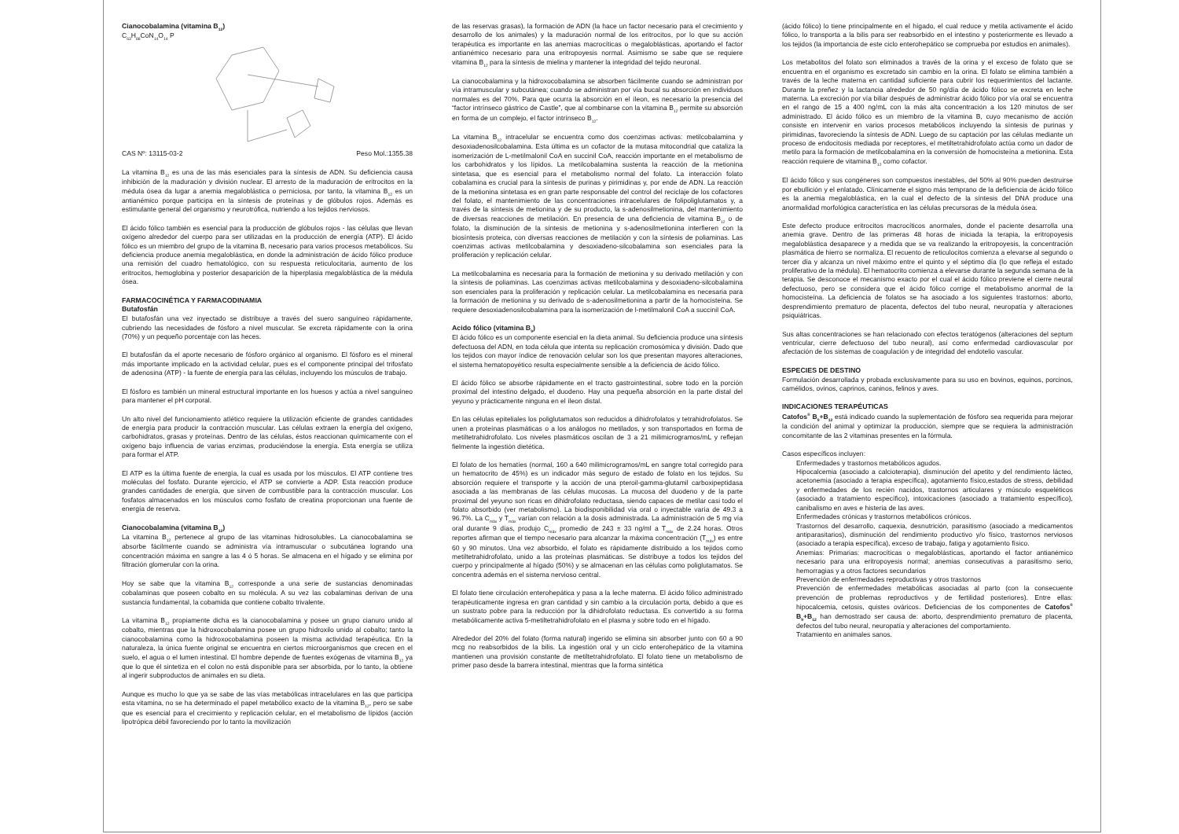Cianocobalamina (vitamina B<sub>12</sub>)
C<sub>63</sub>H<sub>88</sub>CoN<sub>14</sub>O<sub>14</sub> P
CAS Nº: 13115-03-2 Peso Mol.:1355.38
La vitamina B<sub>12</sub> es una de las más esenciales para la síntesis de ADN. Su deficiencia causa inhibición de la maduración y división nuclear. El arresto de la maduración de eritrocitos en la médula ósea da lugar a anemia megaloblástica o perniciosa, por tanto, la vitamina B<sub>12</sub> es un antianémico porque participa en la síntesis de proteínas y de glóbulos rojos. Además es estimulante general del organismo y neurotrófica, nutriendo a los tejidos nerviosos.
El ácido fólico también es esencial para la producción de glóbulos rojos - las células que llevan oxígeno alrededor del cuerpo para ser utilizadas en la producción de energía (ATP). El ácido fólico es un miembro del grupo de la vitamina B, necesario para varios procesos metabólicos. Su deficiencia produce anemia megaloblástica, en donde la administración de ácido fólico produce una remisión del cuadro hematológico, con su respuesta reticulocitaria, aumento de los eritrocitos, hemoglobina y posterior desaparición de la hiperplasia megaloblástica de la médula ósea.
FARMACOCINÉTICA Y FARMACODINAMIA
Butafosfán
El butafosfán una vez inyectado se distribuye a través del suero sanguíneo rápidamente, cubriendo las necesidades de fósforo a nivel muscular. Se excreta rápidamente con la orina (70%) y un pequeño porcentaje con las heces.
El butafosfán da el aporte necesario de fósforo orgánico al organismo. El fósforo es el mineral más importante implicado en la actividad celular, pues es el componente principal del trifosfato de adenosina (ATP) - la fuente de energía para las células, incluyendo los músculos de trabajo.
El fósforo es también un mineral estructural importante en los huesos y actúa a nivel sanguíneo para mantener el pH corporal.
Un alto nivel del funcionamiento atlético requiere la utilización eficiente de grandes cantidades de energía para producir la contracción muscular. Las células extraen la energía del oxígeno, carbohidratos, grasas y proteínas. Dentro de las células, éstos reaccionan químicamente con el oxígeno bajo influencia de varias enzimas, produciéndose la energía. Esta energía se utiliza para formar el ATP.
El ATP es la última fuente de energía, la cual es usada por los músculos. El ATP contiene tres moléculas del fosfato. Durante ejercicio, el ATP se convierte a ADP. Esta reacción produce grandes cantidades de energía, que sirven de combustible para la contracción muscular. Los fosfatos almacenados en los músculos como fosfato de creatina proporcionan una fuente de energía de reserva.
Cianocobalamina (vitamina B<sub>12</sub>)
La vitamina B<sub>12</sub> pertenece al grupo de las vitaminas hidrosolubles. La cianocobalamina se absorbe fácilmente cuando se administra vía intramuscular o subcutánea logrando una concentración máxima en sangre a las 4 ó 5 horas. Se almacena en el hígado y se elimina por filtración glomerular con la orina.
Hoy se sabe que la vitamina B<sub>12</sub> corresponde a una serie de sustancias denominadas cobalaminas que poseen cobalto en su molécula. A su vez las cobalaminas derivan de una sustancia fundamental, la cobamida que contiene cobalto trivalente.
La vitamina B<sub>12</sub> propiamente dicha es la cianocobalamina y posee un grupo cianuro unido al cobalto, mientras que la hidroxocobalamina posee un grupo hidroxilo unido al cobalto; tanto la cianocobalamina como la hidroxocobalamina poseen la misma actividad terapéutica. En la naturaleza, la única fuente original se encuentra en ciertos microorganismos que crecen en el suelo, el agua o el lumen intestinal. El hombre depende de fuentes exógenas de vitamina B<sub>12</sub> ya que lo que él sintetiza en el colon no está disponible para ser absorbida, por lo tanto, la obtiene al ingerir subproductos de animales en su dieta.
Aunque es mucho lo que ya se sabe de las vías metabólicas intracelulares en las que participa esta vitamina, no se ha determinado el papel metabólico exacto de la vitamina B<sub>12</sub>, pero se sabe que es esencial para el crecimiento y replicación celular, en el metabolismo de lípidos (acción lipotrópica débil favoreciendo por lo tanto la movilización
de las reservas grasas), la formación de ADN (la hace un factor necesario para el crecimiento y desarrollo de los animales) y la maduración normal de los eritrocitos, por lo que su acción terapéutica es importante en las anemias macrocíticas o megaloblásticas, aportando el factor antianémico necesario para una eritropoyesis normal. Asimismo se sabe que se requiere vitamina B<sub>12</sub> para la síntesis de mielina y mantener la integridad del tejido neuronal.
La cianocobalamina y la hidroxocobalamina se absorben fácilmente cuando se administran por vía intramuscular y subcutánea; cuando se administran por vía bucal su absorción en individuos normales es del 70%. Para que ocurra la absorción en el íleon, es necesario la presencia del “factor intrínseco gástrico de Castle”, que al combinarse con la vitamina B<sub>12</sub> permite su absorción en forma de un complejo, el factor intrínseco B<sub>12</sub>.
La vitamina B<sub>12</sub> intracelular se encuentra como dos coenzimas activas: metilcobalamina y desoxiadenosilcobalamina. Esta última es un cofactor de la mutasa mitocondrial que cataliza la isomerización de L-metilmalonil CoA en succinil CoA, reacción importante en el metabolismo de los carbohidratos y los lípidos. La metilcobalamina sustenta la reacción de la metionina sintetasa, que es esencial para el metabolismo normal del folato. La interacción folato cobalamina es crucial para la síntesis de purinas y pirimidinas y, por ende de ADN. La reacción de la metionina sintetasa es en gran parte responsable del control del reciclaje de los cofactores del folato, el mantenimiento de las concentraciones intracelulares de folipoliglutamatos y, a través de la síntesis de metionina y de su producto, la s-adenosilmetionina, del mantenimiento de diversas reacciones de metilación. En presencia de una deficiencia de vitamina B<sub>12</sub> o de folato, la disminución de la síntesis de metionina y s-adenosilmetionina interfieren con la biosíntesis proteica, con diversas reacciones de metilación y con la síntesis de poliaminas. Las coenzimas activas metilcobalamina y desoxiadeno-silcobalamina son esenciales para la proliferación y replicación celular.
La metilcobalamina es necesaria para la formación de metionina y su derivado metilación y con la síntesis de poliaminas. Las coenzimas activas metilcobalamina y desoxiadeno-silcobalamina son esenciales para la proliferación y replicación celular. La metilcobalamina es necesaria para la formación de metionina y su derivado de s-adenosilmetionina a partir de la homocisteína. Se requiere desoxiadenosilcobalamina para la isomerización de l-metilmalonil CoA a succinil CoA.
Acido fólico (vitamina B<sub>9</sub>)
El ácido fólico es un componente esencial en la dieta animal. Su deficiencia produce una síntesis defectuosa del ADN, en toda célula que intenta su replicación cromosómica y división. Dado que los tejidos con mayor índice de renovación celular son los que presentan mayores alteraciones, el sistema hematopoyético resulta especialmente sensible a la deficiencia de ácido fólico.
El ácido fólico se absorbe rápidamente en el tracto gastrointestinal, sobre todo en la porción proximal del intestino delgado, el duodeno. Hay una pequeña absorción en la parte distal del yeyuno y prácticamente ninguna en el íleon distal.
En las células epiteliales los poliglutamatos son reducidos a dihidrofolatos y tetrahidrofolatos. Se unen a proteínas plasmáticas o a los análogos no metilados, y son transportados en forma de metiltetrahidrofolato. Los niveles plasmáticos oscilan de 3 a 21 milimicrogramos/mL y reflejan fielmente la ingestión dietética.
El folato de los hematíes (normal, 160 a 640 milimicrogramos/mL en sangre total corregido para un hematocrito de 45%) es un indicador más seguro de estado de folato en los tejidos. Su absorción requiere el transporte y la acción de una pteroil-gamma-glutamil carboxipeptidasa asociada a las membranas de las células mucosas. La mucosa del duodeno y de la parte proximal del yeyuno son ricas en dihidrofolato reductasa, siendo capaces de metilar casi todo el folato absorbido (ver metabolismo). La biodisponibilidad vía oral o inyectable varía de 49.3 a 96.7%. La C<sub>máx</sub> y T<sub>máx</sub> varían con relación a la dosis administrada. La administración de 5 mg vía oral durante 9 días, produjo C<sub>máx</sub> promedio de 243 ± 33 ng/ml a T<sub>máx</sub> de 2.24 horas. Otros reportes afirman que el tiempo necesario para alcanzar la máxima concentración (T<sub>máx</sub>) es entre 60 y 90 minutos. Una vez absorbido, el folato es rápidamente distribuido a los tejidos como metiltetrahidrofolato, unido a las proteínas plasmáticas. Se distribuye a todos los tejidos del cuerpo y principalmente al hígado (50%) y se almacenan en las células como poliglutamatos. Se concentra además en el sistema nervioso central.
El folato tiene circulación enterohepática y pasa a la leche materna. El ácido fólico administrado terapéuticamente ingresa en gran cantidad y sin cambio a la circulación porta, debido a que es un sustrato pobre para la reducción por la dihidrofolato reductasa. Es convertido a su forma metabólicamente activa 5-metiltetrahidrofolato en el plasma y sobre todo en el hígado.
Alrededor del 20% del folato (forma natural) ingerido se elimina sin absorber junto con 60 a 90 mcg no reabsorbidos de la bilis. La ingestión oral y un ciclo enterohepático de la vitamina mantienen una provisión constante de metiltetrahidrofolato. El folato tiene un metabolismo de primer paso desde la barrera intestinal, mientras que la forma sintética
(ácido fólico) lo tiene principalmente en el hígado, el cual reduce y metila activamente el ácido fólico, lo transporta a la bilis para ser reabsorbido en el intestino y posteriormente es llevado a los tejidos (la importancia de este ciclo enterohepático se comprueba por estudios en animales).
Los metabolitos del folato son eliminados a través de la orina y el exceso de folato que se encuentra en el organismo es excretado sin cambio en la orina. El folato se elimina también a través de la leche materna en cantidad suficiente para cubrir los requerimientos del lactante. Durante la preñez y la lactancia alrededor de 50 ng/día de ácido fólico se excreta en leche materna. La excreción por vía biliar después de administrar ácido fólico por vía oral se encuentra en el rango de 15 a 400 ng/mL con la más alta concentración a los 120 minutos de ser administrado. El ácido fólico es un miembro de la vitamina B, cuyo mecanismo de acción consiste en intervenir en varios procesos metabólicos incluyendo la síntesis de purinas y pirimidinas, favoreciendo la síntesis de ADN. Luego de su captación por las células mediante un proceso de endocitosis mediada por receptores, el metiltetrahidrofolato actúa como un dador de metilo para la formación de metilcobalamina en la conversión de homocisteína a metionina. Esta reacción requiere de vitamina B<sub>12</sub> como cofactor.
El ácido fólico y sus congéneres son compuestos inestables, del 50% al 90% pueden destruirse por ebullición y el enlatado. Clínicamente el signo más temprano de la deficiencia de ácido fólico es la anemia megaloblástica, en la cual el defecto de la síntesis del DNA produce una anormalidad morfológica característica en las células precursoras de la médula ósea.
Este defecto produce eritrocitos macrocíticos anormales, donde el paciente desarrolla una anemia grave. Dentro de las primeras 48 horas de iniciada la terapia, la eritropoyesis megaloblástica desaparece y a medida que se va realizando la eritropoyesis, la concentración plasmática de hierro se normaliza. El recuento de reticulocitos comienza a elevarse al segundo o tercer día y alcanza un nivel máximo entre el quinto y el séptimo día (lo que refleja el estado proliferativo de la médula). El hematocrito comienza a elevarse durante la segunda semana de la terapia. Se desconoce el mecanismo exacto por el cual el ácido fólico previene el cierre neural defectuoso, pero se considera que el ácido fólico corrige el metabolismo anormal de la homocisteína. La deficiencia de folatos se ha asociado a los siguientes trastornos: aborto, desprendimiento prematuro de placenta, defectos del tubo neural, neuropatía y alteraciones psiquiátricas.
Sus altas concentraciones se han relacionado con efectos teratógenos (alteraciones del septum ventricular, cierre defectuoso del tubo neural), así como enfermedad cardiovascular por afectación de los sistemas de coagulación y de integridad del endotelio vascular.
ESPECIES DE DESTINO
Formulación desarrollada y probada exclusivamente para su uso en bovinos, equinos, porcinos, camélidos, ovinos, caprinos, caninos, felinos y aves.
INDICACIONES TERAPÉUTICAS
Catofos<sup>®</sup> B<sub>9</sub>+B<sub>12</sub> está indicado cuando la suplementación de fósforo sea requerida para mejorar la condición del animal y optimizar la producción, siempre que se requiera la administración concomitante de las 2 vitaminas presentes en la fórmula.
Casos específicos incluyen:
Enfermedades y trastornos metabólicos agudos.
Hipocalcemia (asociado a calcioterapia), disminución del apetito y del rendimiento lácteo, acetonemia (asociado a terapia específica), agotamiento físico,estados de stress, debilidad y enfermedades de los recién nacidos, trastornos articulares y músculo esqueléticos (asociado a tratamiento específico), intoxicaciones (asociado a tratamiento específico), canibalismo en aves e histeria de las aves.
Enfermedades crónicas y trastornos metabólicos crónicos.
Trastornos del desarrollo, caquexia, desnutrición, parasitismo (asociado a medicamentos antiparasitarios), disminución del rendimiento productivo y/o físico, trastornos nerviosos (asociado a terapia específica), exceso de trabajo, fatiga y agotamiento físico.
Anemias: Primarias: macrocíticas o megaloblásticas, aportando el factor antianémico necesario para una eritropoyesis normal; anemias consecutivas a parasitismo serio, hemorragias y a otros factores secundarios
Prevención de enfermedades reproductivas y otros trastornos
Prevención de enfermedades metabólicas asociadas al parto (con la consecuente prevención de problemas reproductivos y de fertilidad posteriores). Entre ellas: hipocalcemia, cetosis, quistes ováricos. Deficiencias de los componentes de Catofos<sup>®</sup> B<sub>9</sub>+B<sub>12</sub> han demostrado ser causa de: aborto, desprendimiento prematuro de placenta, defectos del tubo neural, neuropatía y alteraciones del comportamiento.
Tratamiento en animales sanos.